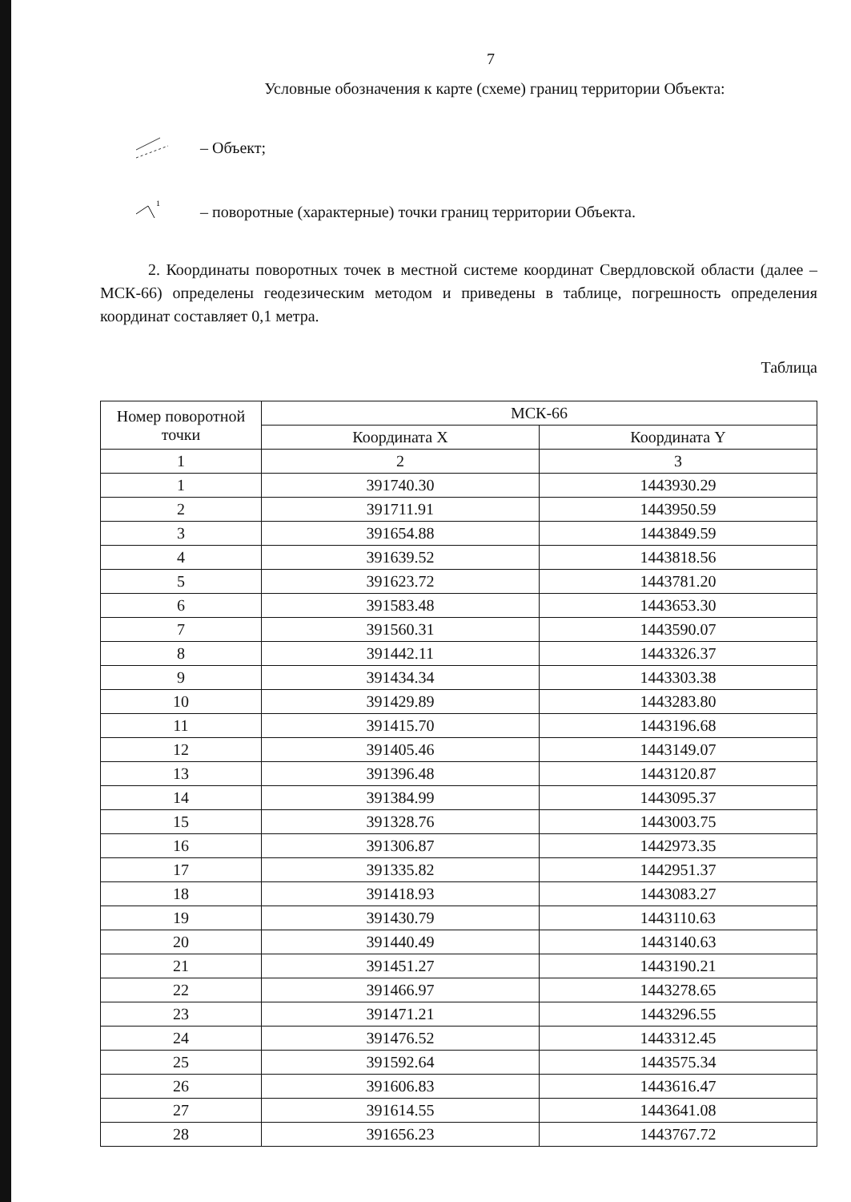7
Условные обозначения к карте (схеме) границ территории Объекта:
– Объект;
1
– поворотные (характерные) точки границ территории Объекта.
2. Координаты поворотных точек в местной системе координат Свердловской области (далее – МСК-66) определены геодезическим методом и приведены в таблице, погрешность определения координат составляет 0,1 метра.
Таблица
| Номер поворотной точки | МСК-66 | |
| --- | --- | --- |
| | Координата X | Координата Y |
| 1 | 2 | 3 |
| 1 | 391740.30 | 1443930.29 |
| 2 | 391711.91 | 1443950.59 |
| 3 | 391654.88 | 1443849.59 |
| 4 | 391639.52 | 1443818.56 |
| 5 | 391623.72 | 1443781.20 |
| 6 | 391583.48 | 1443653.30 |
| 7 | 391560.31 | 1443590.07 |
| 8 | 391442.11 | 1443326.37 |
| 9 | 391434.34 | 1443303.38 |
| 10 | 391429.89 | 1443283.80 |
| 11 | 391415.70 | 1443196.68 |
| 12 | 391405.46 | 1443149.07 |
| 13 | 391396.48 | 1443120.87 |
| 14 | 391384.99 | 1443095.37 |
| 15 | 391328.76 | 1443003.75 |
| 16 | 391306.87 | 1442973.35 |
| 17 | 391335.82 | 1442951.37 |
| 18 | 391418.93 | 1443083.27 |
| 19 | 391430.79 | 1443110.63 |
| 20 | 391440.49 | 1443140.63 |
| 21 | 391451.27 | 1443190.21 |
| 22 | 391466.97 | 1443278.65 |
| 23 | 391471.21 | 1443296.55 |
| 24 | 391476.52 | 1443312.45 |
| 25 | 391592.64 | 1443575.34 |
| 26 | 391606.83 | 1443616.47 |
| 27 | 391614.55 | 1443641.08 |
| 28 | 391656.23 | 1443767.72 |